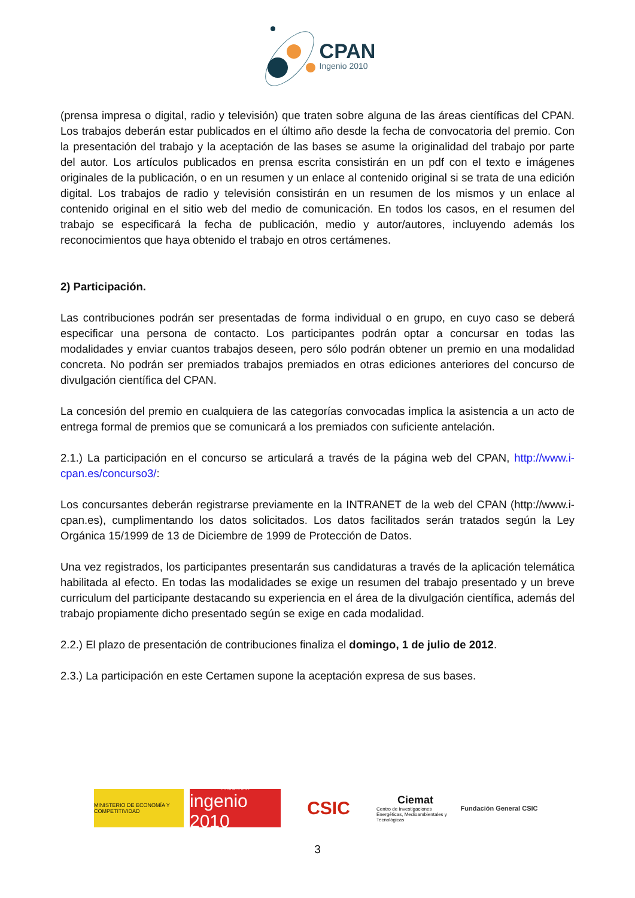CPAN
Ingenio 2010
(prensa impresa o digital, radio y televisión) que traten sobre alguna de las áreas científicas del CPAN. Los trabajos deberán estar publicados en el último año desde la fecha de convocatoria del premio. Con la presentación del trabajo y la aceptación de las bases se asume la originalidad del trabajo por parte del autor. Los artículos publicados en prensa escrita consistirán en un pdf con el texto e imágenes originales de la publicación, o en un resumen y un enlace al contenido original si se trata de una edición digital. Los trabajos de radio y televisión consistirán en un resumen de los mismos y un enlace al contenido original en el sitio web del medio de comunicación. En todos los casos, en el resumen del trabajo se especificará la fecha de publicación, medio y autor/autores, incluyendo además los reconocimientos que haya obtenido el trabajo en otros certámenes.
2) Participación.
Las contribuciones podrán ser presentadas de forma individual o en grupo, en cuyo caso se deberá especificar una persona de contacto. Los participantes podrán optar a concursar en todas las modalidades y enviar cuantos trabajos deseen, pero sólo podrán obtener un premio en una modalidad concreta. No podrán ser premiados trabajos premiados en otras ediciones anteriores del concurso de divulgación científica del CPAN.
La concesión del premio en cualquiera de las categorías convocadas implica la asistencia a un acto de entrega formal de premios que se comunicará a los premiados con suficiente antelación.
2.1.) La participación en el concurso se articulará a través de la página web del CPAN, http://www.i-cpan.es/concurso3/:
Los concursantes deberán registrarse previamente en la INTRANET de la web del CPAN (http://www.i-cpan.es), cumplimentando los datos solicitados. Los datos facilitados serán tratados según la Ley Orgánica 15/1999 de 13 de Diciembre de 1999 de Protección de Datos.
Una vez registrados, los participantes presentarán sus candidaturas a través de la aplicación telemática habilitada al efecto. En todas las modalidades se exige un resumen del trabajo presentado y un breve curriculum del participante destacando su experiencia en el área de la divulgación científica, además del trabajo propiamente dicho presentado según se exige en cada modalidad.
2.2.) El plazo de presentación de contribuciones finaliza el domingo, 1 de julio de 2012.
2.3.) La participación en este Certamen supone la aceptación expresa de sus bases.
MINISTERIO DE ECONOMÍA Y COMPETITIVIDAD
PROGRAMA
ingenio 2010
CSIC
Ciemat
Centro de Investigaciones Energéticas, Medioambientales y Tecnológicas
Fundación General CSIC
3